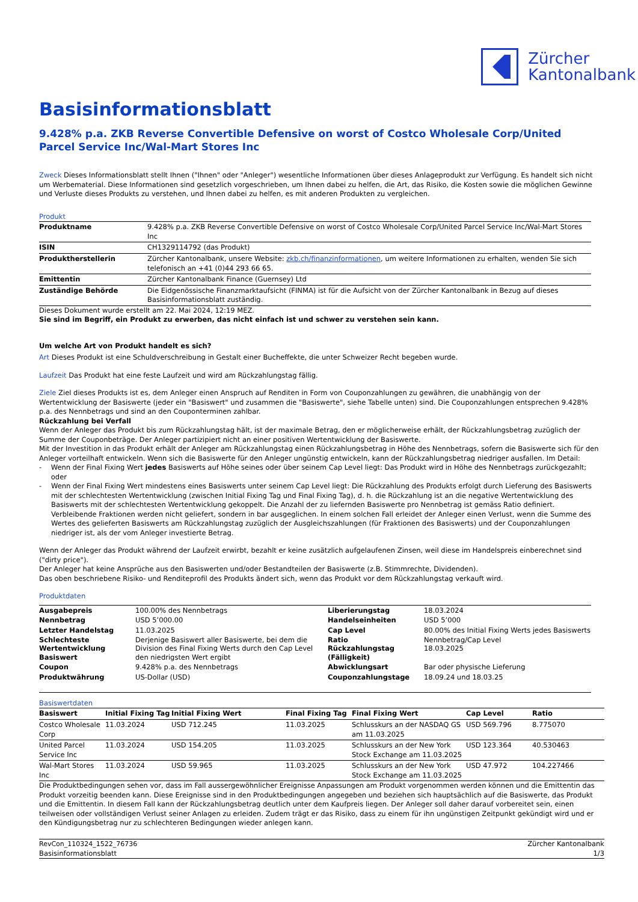Zürcher
Kantonalbank
Basisinformationsblatt
9.428% p.a. ZKB Reverse Convertible Defensive on worst of Costco Wholesale Corp/United Parcel Service Inc/Wal-Mart Stores Inc
Zweck Dieses Informationsblatt stellt Ihnen ("Ihnen" oder "Anleger") wesentliche Informationen über dieses Anlageprodukt zur Verfügung. Es handelt sich nicht um Werbematerial. Diese Informationen sind gesetzlich vorgeschrieben, um Ihnen dabei zu helfen, die Art, das Risiko, die Kosten sowie die möglichen Gewinne und Verluste dieses Produkts zu verstehen, und Ihnen dabei zu helfen, es mit anderen Produkten zu vergleichen.
Produkt
| Produktname | 9.428% p.a. ZKB Reverse Convertible Defensive on worst of Costco Wholesale Corp/United Parcel Service Inc/Wal-Mart Stores Inc |
| ISIN | CH1329114792 (das Produkt) |
| Produktherstellerin | Zürcher Kantonalbank, unsere Website: zkb.ch/finanzinformationen , um weitere Informationen zu erhalten, wenden Sie sich telefonisch an +41 (0)44 293 66 65. |
| Emittentin | Zürcher Kantonalbank Finance (Guernsey) Ltd |
| Zuständige Behörde | Die Eidgenössische Finanzmarktaufsicht (FINMA) ist für die Aufsicht von der Zürcher Kantonalbank in Bezug auf dieses Basisinformationsblatt zuständig. |
Dieses Dokument wurde erstellt am 22. Mai 2024, 12:19 MEZ.
Sie sind im Begriff, ein Produkt zu erwerben, das nicht einfach ist und schwer zu verstehen sein kann.
Um welche Art von Produkt handelt es sich?
Art Dieses Produkt ist eine Schuldverschreibung in Gestalt einer Bucheffekte, die unter Schweizer Recht begeben wurde.
Laufzeit Das Produkt hat eine feste Laufzeit und wird am Rückzahlungstag fällig.
Ziele Ziel dieses Produkts ist es, dem Anleger einen Anspruch auf Renditen in Form von Couponzahlungen zu gewähren, die unabhängig von der Wertentwicklung der Basiswerte (jeder ein "Basiswert" und zusammen die "Basiswerte", siehe Tabelle unten) sind. Die Couponzahlungen entsprechen 9.428% p.a. des Nennbetrags und sind an den Couponterminen zahlbar.
Rückzahlung bei Verfall
Wenn der Anleger das Produkt bis zum Rückzahlungstag hält, ist der maximale Betrag, den er möglicherweise erhält, der Rückzahlungsbetrag zuzüglich der Summe der Couponbeträge. Der Anleger partizipiert nicht an einer positiven Wertentwicklung der Basiswerte.
Mit der Investition in das Produkt erhält der Anleger am Rückzahlungstag einen Rückzahlungsbetrag in Höhe des Nennbetrags, sofern die Basiswerte sich für den Anleger vorteilhaft entwickeln. Wenn sich die Basiswerte für den Anleger ungünstig entwickeln, kann der Rückzahlungsbetrag niedriger ausfallen. Im Detail:
- Wenn der Final Fixing Wert jedes Basiswerts auf Höhe seines oder über seinem Cap Level liegt: Das Produkt wird in Höhe des Nennbetrags zurückgezahlt; oder
- Wenn der Final Fixing Wert mindestens eines Basiswerts unter seinem Cap Level liegt: Die Rückzahlung des Produkts erfolgt durch Lieferung des Basiswerts mit der schlechtesten Wertentwicklung (zwischen Initial Fixing Tag und Final Fixing Tag), d. h. die Rückzahlung ist an die negative Wertentwicklung des Basiswerts mit der schlechtesten Wertentwicklung gekoppelt. Die Anzahl der zu liefernden Basiswerte pro Nennbetrag ist gemäss Ratio definiert. Verbleibende Fraktionen werden nicht geliefert, sondern in bar ausgeglichen. In einem solchen Fall erleidet der Anleger einen Verlust, wenn die Summe des Wertes des gelieferten Basiswerts am Rückzahlungstag zuzüglich der Ausgleichszahlungen (für Fraktionen des Basiswerts) und der Couponzahlungen niedriger ist, als der vom Anleger investierte Betrag.
Wenn der Anleger das Produkt während der Laufzeit erwirbt, bezahlt er keine zusätzlich aufgelaufenen Zinsen, weil diese im Handelspreis einberechnet sind ("dirty price").
Der Anleger hat keine Ansprüche aus den Basiswerten und/oder Bestandteilen der Basiswerte (z.B. Stimmrechte, Dividenden).
Das oben beschriebene Risiko- und Renditeprofil des Produkts ändert sich, wenn das Produkt vor dem Rückzahlungstag verkauft wird.
Produktdaten
| Ausgabepreis | 100.00% des Nennbetrags | Liberierungstag | 18.03.2024 |
| Nennbetrag | USD 5’000.00 | Handelseinheiten | USD 5’000 |
| Letzter Handelstag | 11.03.2025 | Cap Level | 80.00% des Initial Fixing Werts jedes Basiswerts |
| Schlechteste Wertentwicklung Basiswert | Derjenige Basiswert aller Basiswerte, bei dem die Division des Final Fixing Werts durch den Cap Level den niedrigsten Wert ergibt | Ratio Rückzahlungstag (Fälligkeit) | Nennbetrag/Cap Level 18.03.2025 |
| Coupon | 9.428% p.a. des Nennbetrags | Abwicklungsart | Bar oder physische Lieferung |
| Produktwährung | US-Dollar (USD) | Couponzahlungstage | 18.09.24 und 18.03.25 |
Basiswertdaten
| Basiswert | Initial Fixing Tag | Initial Fixing Wert | Final Fixing Tag | Final Fixing Wert | Cap Level | Ratio |
| --- | --- | --- | --- | --- | --- | --- |
| Costco Wholesale Corp | 11.03.2024 | USD 712.245 | 11.03.2025 | Schlusskurs an der NASDAQ GS am 11.03.2025 | USD 569.796 | 8.775070 |
| United Parcel Service Inc | 11.03.2024 | USD 154.205 | 11.03.2025 | Schlusskurs an der New York Stock Exchange am 11.03.2025 | USD 123.364 | 40.530463 |
| Wal-Mart Stores Inc | 11.03.2024 | USD 59.965 | 11.03.2025 | Schlusskurs an der New York Stock Exchange am 11.03.2025 | USD 47.972 | 104.227466 |
Die Produktbedingungen sehen vor, dass im Fall aussergewöhnlicher Ereignisse Anpassungen am Produkt vorgenommen werden können und die Emittentin das Produkt vorzeitig beenden kann. Diese Ereignisse sind in den Produktbedingungen angegeben und beziehen sich hauptsächlich auf die Basiswerte, das Produkt und die Emittentin. In diesem Fall kann der Rückzahlungsbetrag deutlich unter dem Kaufpreis liegen. Der Anleger soll daher darauf vorbereitet sein, einen teilweisen oder vollständigen Verlust seiner Anlagen zu erleiden. Zudem trägt er das Risiko, dass zu einem für ihn ungünstigen Zeitpunkt gekündigt wird und er den Kündigungsbetrag nur zu schlechteren Bedingungen wieder anlegen kann.
RevCon_110324_1522_76736
Basisinformationsblatt
Zürcher Kantonalbank
1/3